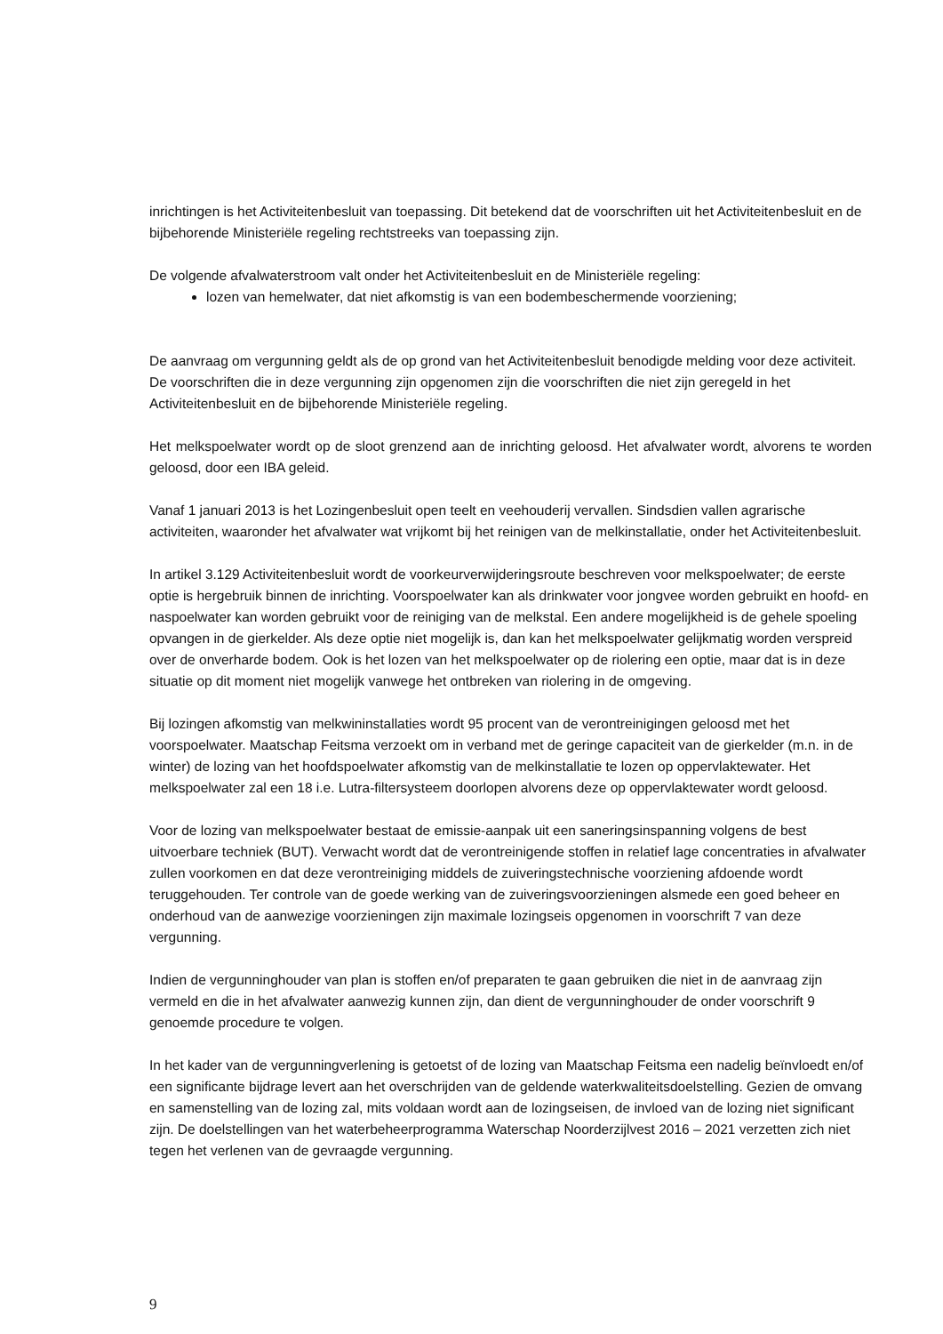inrichtingen is het Activiteitenbesluit van toepassing. Dit betekend dat de voorschriften uit het Activiteitenbesluit en de bijbehorende Ministeriële regeling rechtstreeks van toepassing zijn.
De volgende afvalwaterstroom valt onder het Activiteitenbesluit en de Ministeriële regeling:
lozen van hemelwater, dat niet afkomstig is van een bodembeschermende voorziening;
De aanvraag om vergunning geldt als de op grond van het Activiteitenbesluit benodigde melding voor deze activiteit. De voorschriften die in deze vergunning zijn opgenomen zijn die voorschriften die niet zijn geregeld in het Activiteitenbesluit en de bijbehorende Ministeriële regeling.
Het melkspoelwater wordt op de sloot grenzend aan de inrichting geloosd. Het afvalwater wordt, alvorens te worden geloosd, door een IBA geleid.
Vanaf 1 januari 2013 is het Lozingenbesluit open teelt en veehouderij vervallen. Sindsdien vallen agrarische activiteiten, waaronder het afvalwater wat vrijkomt bij het reinigen van de melkinstallatie, onder het Activiteitenbesluit.
In artikel 3.129 Activiteitenbesluit wordt de voorkeurverwijderingsroute beschreven voor melkspoelwater; de eerste optie is hergebruik binnen de inrichting. Voorspoelwater kan als drinkwater voor jongvee worden gebruikt en hoofd- en naspoelwater kan worden gebruikt voor de reiniging van de melkstal. Een andere mogelijkheid is de gehele spoeling opvangen in de gierkelder. Als deze optie niet mogelijk is, dan kan het melkspoelwater gelijkmatig worden verspreid over de onverharde bodem. Ook is het lozen van het melkspoelwater op de riolering een optie, maar dat is in deze situatie op dit moment niet mogelijk vanwege het ontbreken van riolering in de omgeving.
Bij lozingen afkomstig van melkwininstallaties wordt 95 procent van de verontreinigingen geloosd met het voorspoelwater. Maatschap Feitsma verzoekt om in verband met de geringe capaciteit van de gierkelder (m.n. in de winter) de lozing van het hoofdspoelwater afkomstig van de melkinstallatie te lozen op oppervlaktewater. Het melkspoelwater zal een 18 i.e. Lutra-filtersysteem doorlopen alvorens deze op oppervlaktewater wordt geloosd.
Voor de lozing van melkspoelwater bestaat de emissie-aanpak uit een saneringsinspanning volgens de best uitvoerbare techniek (BUT). Verwacht wordt dat de verontreinigende stoffen in relatief lage concentraties in afvalwater zullen voorkomen en dat deze verontreiniging middels de zuiveringstechnische voorziening afdoende wordt teruggehouden. Ter controle van de goede werking van de zuiveringsvoorzieningen alsmede een goed beheer en onderhoud van de aanwezige voorzieningen zijn maximale lozingseis opgenomen in voorschrift 7 van deze vergunning.
Indien de vergunninghouder van plan is stoffen en/of preparaten te gaan gebruiken die niet in de aanvraag zijn vermeld en die in het afvalwater aanwezig kunnen zijn, dan dient de vergunninghouder de onder voorschrift 9 genoemde procedure te volgen.
In het kader van de vergunningverlening is getoetst of de lozing van Maatschap Feitsma een nadelig beïnvloedt en/of een significante bijdrage levert aan het overschrijden van de geldende waterkwaliteitsdoelstelling. Gezien de omvang en samenstelling van de lozing zal, mits voldaan wordt aan de lozingseisen, de invloed van de lozing niet significant zijn. De doelstellingen van het waterbeheerprogramma Waterschap Noorderzijlvest 2016 – 2021 verzetten zich niet tegen het verlenen van de gevraagde vergunning.
9